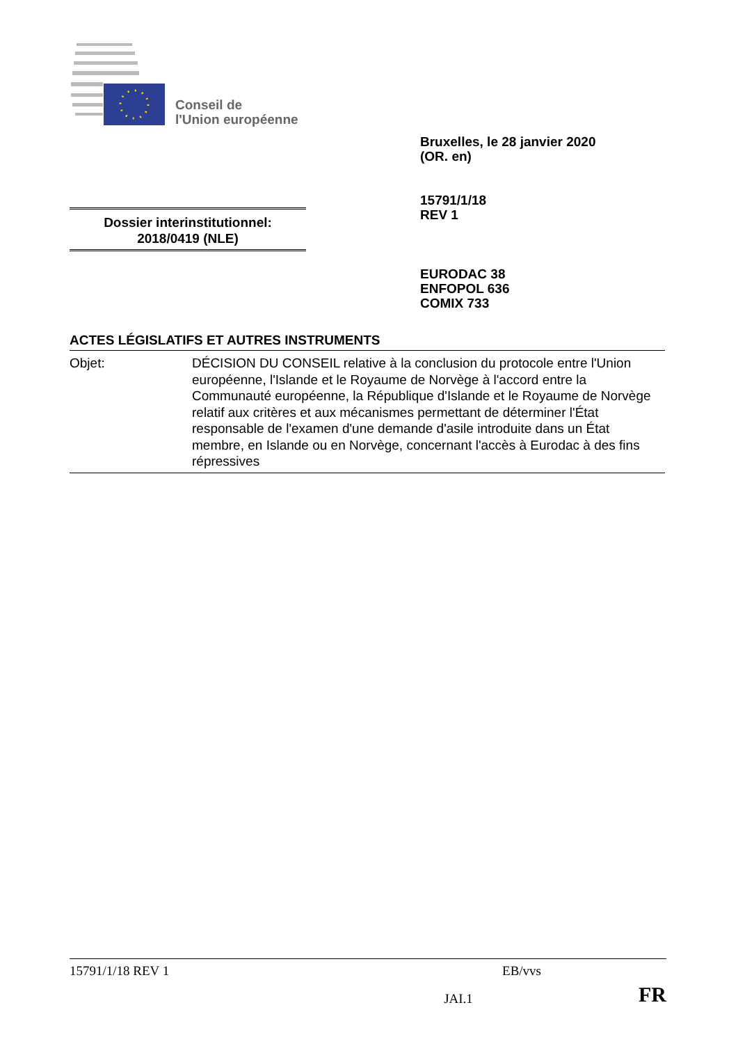Conseil de
l'Union européenne
Bruxelles, le 28 janvier 2020
(OR. en)
15791/1/18
REV 1
Dossier interinstitutionnel:
2018/0419 (NLE)
EURODAC 38
ENFOPOL 636
COMIX 733
ACTES LÉGISLATIFS ET AUTRES INSTRUMENTS
Objet: DÉCISION DU CONSEIL relative à la conclusion du protocole entre l'Union européenne, l'Islande et le Royaume de Norvège à l'accord entre la Communauté européenne, la République d'Islande et le Royaume de Norvège relatif aux critères et aux mécanismes permettant de déterminer l'État responsable de l'examen d'une demande d'asile introduite dans un État membre, en Islande ou en Norvège, concernant l'accès à Eurodac à des fins répressives
15791/1/18 REV 1 EB/vvs
JAI.1 FR